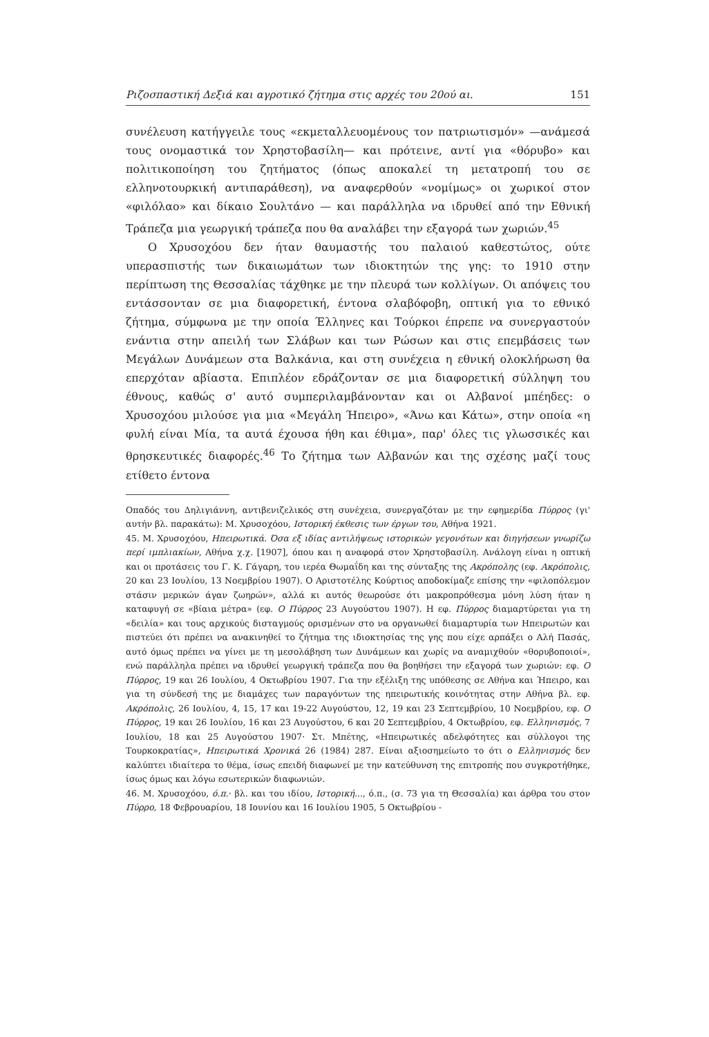Ριζοσπαστική Δεξιά και αγροτικό ζήτημα στις αρχές του 20ού αι. 151
συνέλευση κατήγγειλε τους «εκμεταλλευομένους τον πατριωτισμόν» —ανάμεσά τους ονομαστικά τον Χρηστοβασίλη— και πρότεινε, αντί για «θόρυβο» και πολιτικοποίηση του ζητήματος (όπως αποκαλεί τη μετατροπή του σε ελληνοτουρκική αντιπαράθεση), να αναφερθούν «νομίμως» οι χωρικοί στον «φιλόλαο» και δίκαιο Σουλτάνο — και παράλληλα να ιδρυθεί από την Εθνική Τράπεζα μια γεωργική τράπεζα που θα αναλάβει την εξαγορά των χωριών.<sup>45</sup>
Ο Χρυσοχόου δεν ήταν θαυμαστής του παλαιού καθεστώτος, ούτε υπερασπιστής των δικαιωμάτων των ιδιοκτητών της γης: το 1910 στην περίπτωση της Θεσσαλίας τάχθηκε με την πλευρά των κολλίγων. Οι απόψεις του εντάσσονταν σε μια διαφορετική, έντονα σλαβόφοβη, οπτική για το εθνικό ζήτημα, σύμφωνα με την οποία Έλληνες και Τούρκοι έπρεπε να συνεργαστούν ενάντια στην απειλή των Σλάβων και των Ρώσων και στις επεμβάσεις των Μεγάλων Δυνάμεων στα Βαλκάνια, και στη συνέχεια η εθνική ολοκλήρωση θα επερχόταν αβίαστα. Επιπλέον εδράζονταν σε μια διαφορετική σύλληψη του έθνους, καθώς σ' αυτό συμπεριλαμβάνονταν και οι Αλβανοί μπέηδες: ο Χρυσοχόου μιλούσε για μια «Μεγάλη Ήπειρο», «Άνω και Κάτω», στην οποία «η φυλή είναι Μία, τα αυτά έχουσα ήθη και έθιμα», παρ' όλες τις γλωσσικές και θρησκευτικές διαφορές.<sup>46</sup> Το ζήτημα των Αλβανών και της σχέσης μαζί τους ετίθετο έντονα
Οπαδός του Δηλιγιάννη, αντιβενιζελικός στη συνέχεια, συνεργαζόταν με την εφημερίδα Πύρρος (γι' αυτήν βλ. παρακάτω): Μ. Χρυσοχόου, Ιστορική έκθεσις των έργων του, Αθήνα 1921.
45. Μ. Χρυσοχόου, Ηπειρωτικά. Όσα εξ ιδίας αντιλήψεως ιστορικών γεγονότων και διηγήσεων γνωρίζω περί ιμπλιακίων, Αθήνα χ.χ. [1907], όπου και η αναφορά στον Χρηστοβασίλη. Ανάλογη είναι η οπτική και οι προτάσεις του Γ. Κ. Γάγαρη, του ιερέα Θωμαΐδη και της σύνταξης της Ακρόπολης (εφ. Ακρόπολις, 20 και 23 Ιουλίου, 13 Νοεμβρίου 1907). Ο Αριστοτέλης Κούρτιος αποδοκίμαζε επίσης την «φιλοπόλεμον στάσιν μερικών άγαν ζωηρών», αλλά κι αυτός θεωρούσε ότι μακροπρόθεσμα μόνη λύση ήταν η καταφυγή σε «βίαια μέτρα» (εφ. Ο Πύρρος 23 Αυγούστου 1907). Η εφ. Πύρρος διαμαρτύρεται για τη «δειλία» και τους αρχικούς δισταγμούς ορισμένων στο να οργανωθεί διαμαρτυρία των Ηπειρωτών και πιστεύει ότι πρέπει να ανακινηθεί το ζήτημα της ιδιοκτησίας της γης που είχε αρπάξει ο Αλή Πασάς, αυτό όμως πρέπει να γίνει με τη μεσολάβηση των Δυνάμεων και χωρίς να αναμιχθούν «θορυβοποιοί», ενώ παράλληλα πρέπει να ιδρυθεί γεωργική τράπεζα που θα βοηθήσει την εξαγορά των χωριών: εφ. Ο Πύρρος, 19 και 26 Ιουλίου, 4 Οκτωβρίου 1907. Για την εξέλιξη της υπόθεσης σε Αθήνα και Ήπειρο, και για τη σύνδεσή της με διαμάχες των παραγόντων της ηπειρωτικής κοινότητας στην Αθήνα βλ. εφ. Ακρόπολις, 26 Ιουλίου, 4, 15, 17 και 19-22 Αυγούστου, 12, 19 και 23 Σεπτεμβρίου, 10 Νοεμβρίου, εφ. Ο Πύρρος, 19 και 26 Ιουλίου, 16 και 23 Αυγούστου, 6 και 20 Σεπτεμβρίου, 4 Οκτωβρίου, εφ. Ελληνισμός, 7 Ιουλίου, 18 και 25 Αυγούστου 1907· Στ. Μπέτης, «Ηπειρωτικές αδελφότητες και σύλλογοι της Τουρκοκρατίας», Ηπειρωτικά Χρονικά 26 (1984) 287. Είναι αξιοσημείωτο το ότι ο Ελληνισμός δεν καλύπτει ιδιαίτερα το θέμα, ίσως επειδή διαφωνεί με την κατεύθυνση της επιτροπής που συγκροτήθηκε, ίσως όμως και λόγω εσωτερικών διαφωνιών.
46. Μ. Χρυσοχόου, ό.π.· βλ. και του ιδίου, Ιστορική..., ό.π., (σ. 73 για τη Θεσσαλία) και άρθρα του στον Πύρρο, 18 Φεβρουαρίου, 18 Ιουνίου και 16 Ιουλίου 1905, 5 Οκτωβρίου -